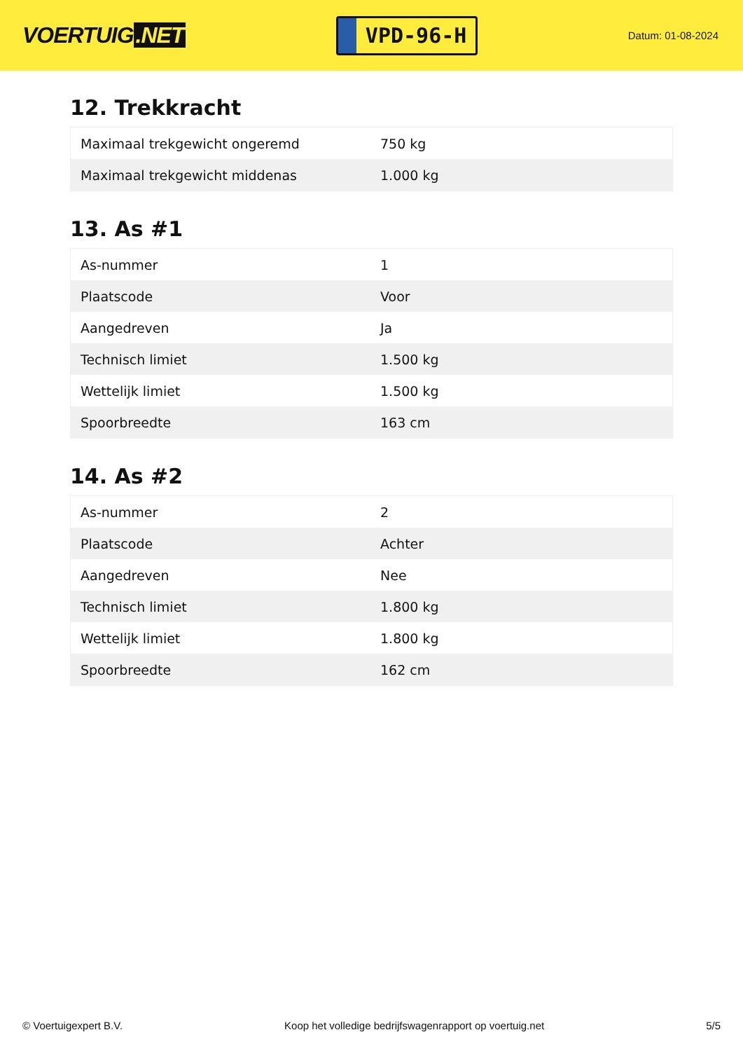VOERTUIG.NET
VPD-96-H
Datum: 01-08-2024
12. Trekkracht
| Maximaal trekgewicht ongeremd | 750 kg |
| Maximaal trekgewicht middenas | 1.000 kg |
13. As #1
| As-nummer | 1 |
| Plaatscode | Voor |
| Aangedreven | Ja |
| Technisch limiet | 1.500 kg |
| Wettelijk limiet | 1.500 kg |
| Spoorbreedte | 163 cm |
14. As #2
| As-nummer | 2 |
| Plaatscode | Achter |
| Aangedreven | Nee |
| Technisch limiet | 1.800 kg |
| Wettelijk limiet | 1.800 kg |
| Spoorbreedte | 162 cm |
© Voertuigexpert B.V. Koop het volledige bedrijfswagenrapport op voertuig.net 5/5